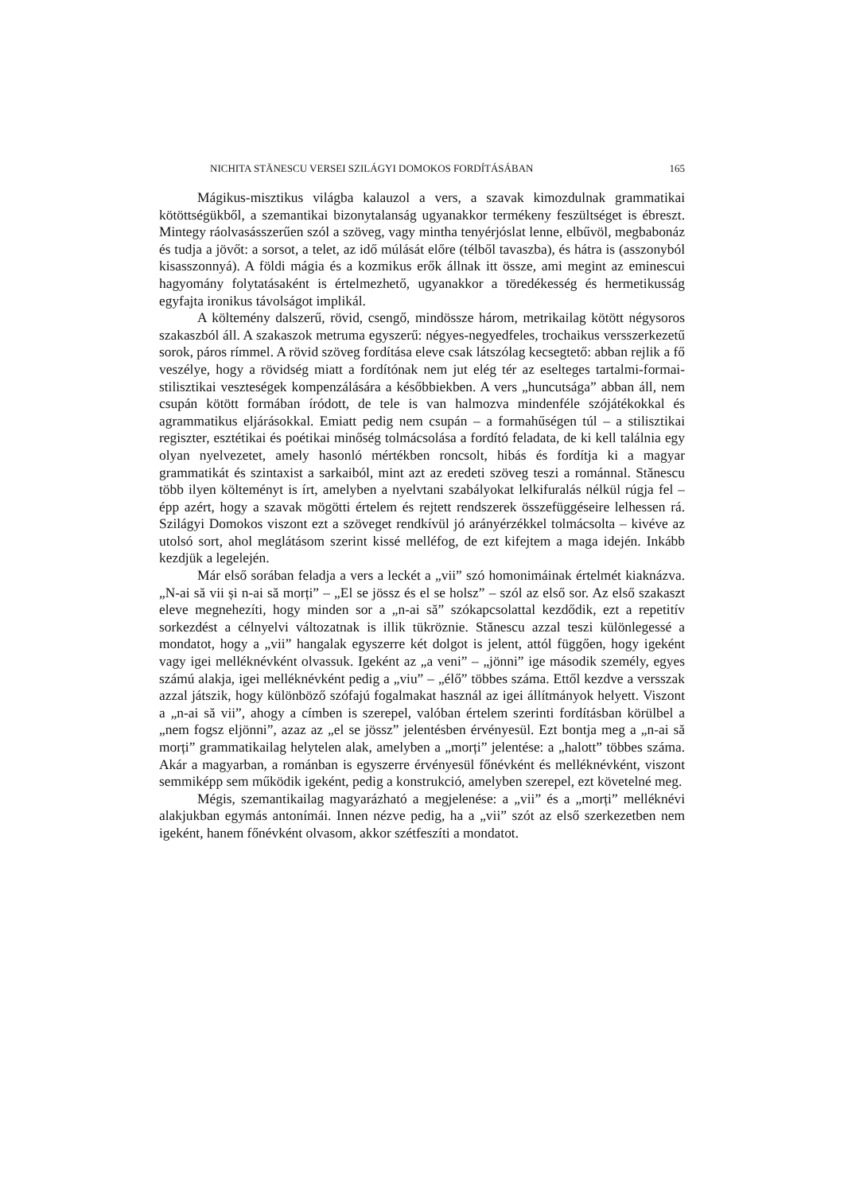NICHITA STĂNESCU VERSEI SZILÁGYI DOMOKOS FORDÍTÁSÁBAN 165
Mágikus-misztikus világba kalauzol a vers, a szavak kimozdulnak grammatikai kötöttségükből, a szemantikai bizonytalanság ugyanakkor termékeny feszültséget is ébreszt. Mintegy ráolvasásszerűen szól a szöveg, vagy mintha tenyérjóslat lenne, elbűvöl, megbabonáz és tudja a jövőt: a sorsot, a telet, az idő múlását előre (télből tavaszba), és hátra is (asszonyból kisasszonnyá). A földi mágia és a kozmikus erők állnak itt össze, ami megint az eminescui hagyomány folytatásaként is értelmezhető, ugyanakkor a töredékesség és hermetikusság egyfajta ironikus távolságot implikál.
A költemény dalszerű, rövid, csengő, mindössze három, metrikailag kötött négysoros szakaszból áll. A szakaszok metruma egyszerű: négyes-negyedfeles, trochaikus versszerkezetű sorok, páros rímmel. A rövid szöveg fordítása eleve csak látszólag kecsegtető: abban rejlik a fő veszélye, hogy a rövidség miatt a fordítónak nem jut elég tér az eselteges tartalmi-formai-stilisztikai veszteségek kompenzálására a későbbiekben. A vers „huncutsága” abban áll, nem csupán kötött formában íródott, de tele is van halmozva mindenféle szójátékokkal és agrammatikus eljárásokkal. Emiatt pedig nem csupán – a formahűségen túl – a stilisztikai regiszter, esztétikai és poétikai minőség tolmácsolása a fordító feladata, de ki kell találnia egy olyan nyelvezetet, amely hasonló mértékben roncsolt, hibás és fordítja ki a magyar grammatikát és szintaxist a sarkaiból, mint azt az eredeti szöveg teszi a románnal. Stănescu több ilyen költeményt is írt, amelyben a nyelvtani szabályokat lelkifuralás nélkül rúgja fel – épp azért, hogy a szavak mögötti értelem és rejtett rendszerek összefüggéseire lelhessen rá. Szilágyi Domokos viszont ezt a szöveget rendkívül jó arányérzékkel tolmácsolta – kivéve az utolsó sort, ahol meglátásom szerint kissé melléfog, de ezt kifejtem a maga idején. Inkább kezdjük a legelején.
Már első sorában feladja a vers a leckét a „vii” szó homonimáinak értelmét kiaknázva. „N-ai să vii și n-ai să morți” – „El se jössz és el se holsz” – szól az első sor. Az első szakaszt eleve megnehezíti, hogy minden sor a „n-ai să” szókapcsolattal kezdődik, ezt a repetitív sorkezdést a célnyelvi változatnak is illik tükröznie. Stănescu azzal teszi különlegessé a mondatot, hogy a „vii” hangalak egyszerre két dolgot is jelent, attól függően, hogy igeként vagy igei melléknévként olvassuk. Igeként az „a veni” – „jönni” ige második személy, egyes számú alakja, igei melléknévként pedig a „viu” – „élő” többes száma. Ettől kezdve a versszak azzal játszik, hogy különböző szófajú fogalmakat használ az igei állítmányok helyett. Viszont a „n-ai să vii”, ahogy a címben is szerepel, valóban értelem szerinti fordításban körülbel a „nem fogsz eljönni”, azaz az „el se jössz” jelentésben érvényesül. Ezt bontja meg a „n-ai să morți” grammatikailag helytelen alak, amelyben a „morți” jelentése: a „halott” többes száma. Akár a magyarban, a románban is egyszerre érvényesül főnévként és melléknévként, viszont semmiképp sem működik igeként, pedig a konstrukció, amelyben szerepel, ezt követelné meg.
Mégis, szemantikailag magyarázható a megjelenése: a „vii” és a „morți” melléknévi alakjukban egymás antonímái. Innen nézve pedig, ha a „vii” szót az első szerkezetben nem igeként, hanem főnévként olvasom, akkor szétfeszíti a mondatot.